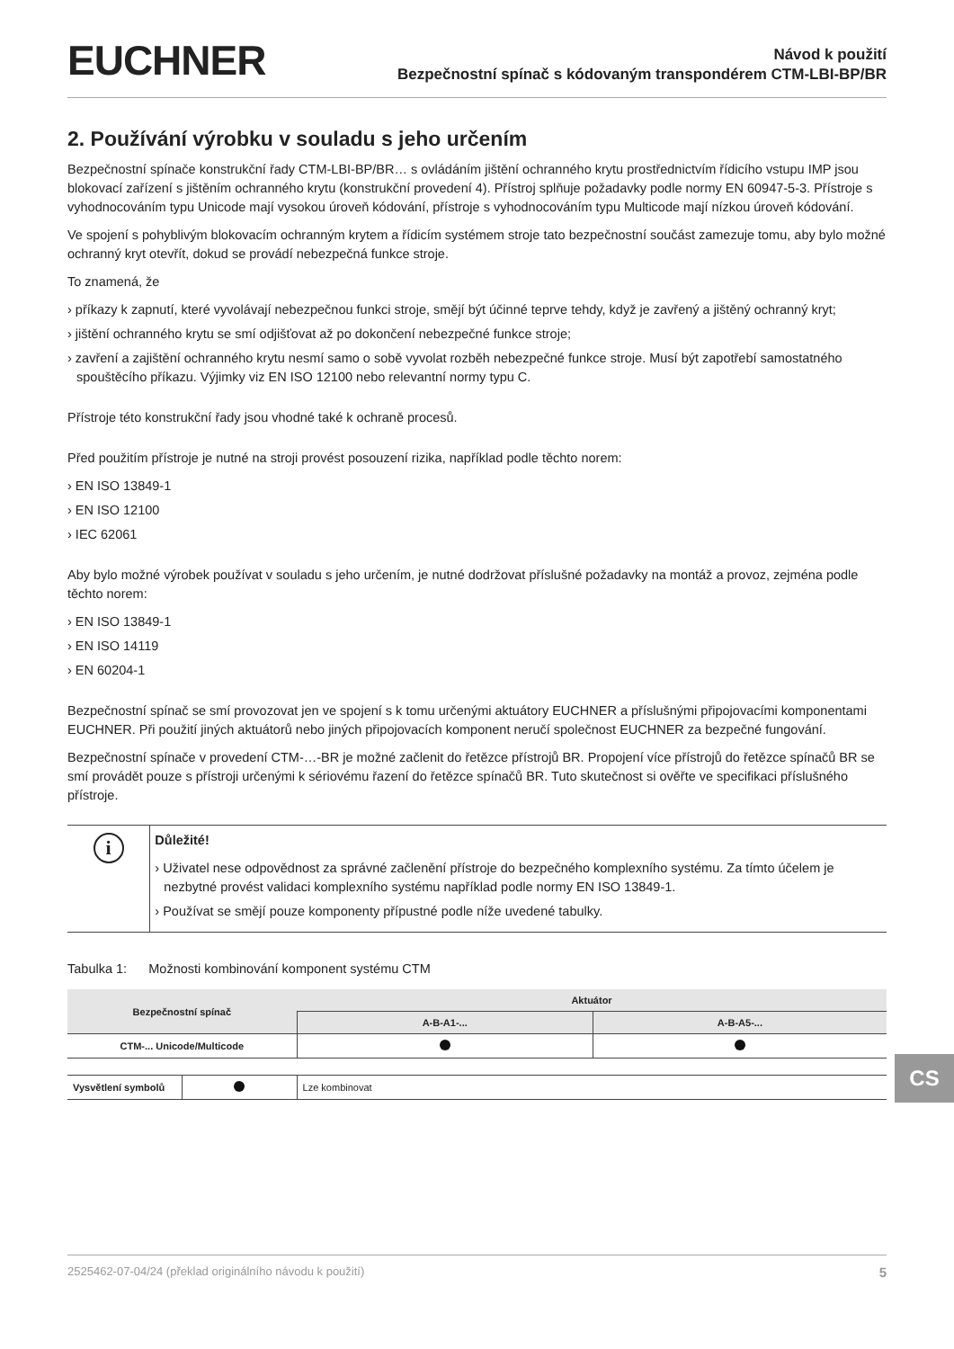EUCHNER
Návod k použití
Bezpečnostní spínač s kódovaným transpondérem CTM-LBI-BP/BR
2. Používání výrobku v souladu s jeho určením
Bezpečnostní spínače konstrukční řady CTM-LBI-BP/BR… s ovládáním jištění ochranného krytu prostřednictvím řídicího vstupu IMP jsou blokovací zařízení s jištěním ochranného krytu (konstrukční provedení 4). Přístroj splňuje požadavky podle normy EN 60947-5-3. Přístroje s vyhodnocováním typu Unicode mají vysokou úroveň kódování, přístroje s vyhodnocováním typu Multicode mají nízkou úroveň kódování.
Ve spojení s pohyblivým blokovacím ochranným krytem a řídicím systémem stroje tato bezpečnostní součást zamezuje tomu, aby bylo možné ochranný kryt otevřít, dokud se provádí nebezpečná funkce stroje.
To znamená, že
› příkazy k zapnutí, které vyvolávají nebezpečnou funkci stroje, smějí být účinné teprve tehdy, když je zavřený a jištěný ochranný kryt;
› jištění ochranného krytu se smí odjišťovat až po dokončení nebezpečné funkce stroje;
› zavření a zajištění ochranného krytu nesmí samo o sobě vyvolat rozběh nebezpečné funkce stroje. Musí být zapotřebí samostatného spouštěcího příkazu. Výjimky viz EN ISO 12100 nebo relevantní normy typu C.
Přístroje této konstrukční řady jsou vhodné také k ochraně procesů.
Před použitím přístroje je nutné na stroji provést posouzení rizika, například podle těchto norem:
› EN ISO 13849-1
› EN ISO 12100
› IEC 62061
Aby bylo možné výrobek používat v souladu s jeho určením, je nutné dodržovat příslušné požadavky na montáž a provoz, zejména podle těchto norem:
› EN ISO 13849-1
› EN ISO 14119
› EN 60204-1
Bezpečnostní spínač se smí provozovat jen ve spojení s k tomu určenými aktuátory EUCHNER a příslušnými připojovacími komponentami EUCHNER. Při použití jiných aktuátorů nebo jiných připojovacích komponent neručí společnost EUCHNER za bezpečné fungování.
Bezpečnostní spínače v provedení CTM-…-BR je možné začlenit do řetězce přístrojů BR. Propojení více přístrojů do řetězce spínačů BR se smí provádět pouze s přístroji určenými k sériovému řazení do řetězce spínačů BR. Tuto skutečnost si ověřte ve specifikaci příslušného přístroje.
i
Důležité!
› Uživatel nese odpovědnost za správné začlenění přístroje do bezpečného komplexního systému. Za tímto účelem je nezbytné provést validaci komplexního systému například podle normy EN ISO 13849-1.
› Používat se smějí pouze komponenty přípustné podle níže uvedené tabulky.
Tabulka 1: Možnosti kombinování komponent systému CTM
| Bezpečnostní spínač | Aktuátor | |
| --- | --- | --- |
| | A-B-A1-... | A-B-A5-... |
| CTM-... Unicode/Multicode | | |
| Vysvětlení symbolů | | Lze kombinovat |
CS
2525462-07-04/24 (překlad originálního návodu k použití) 5